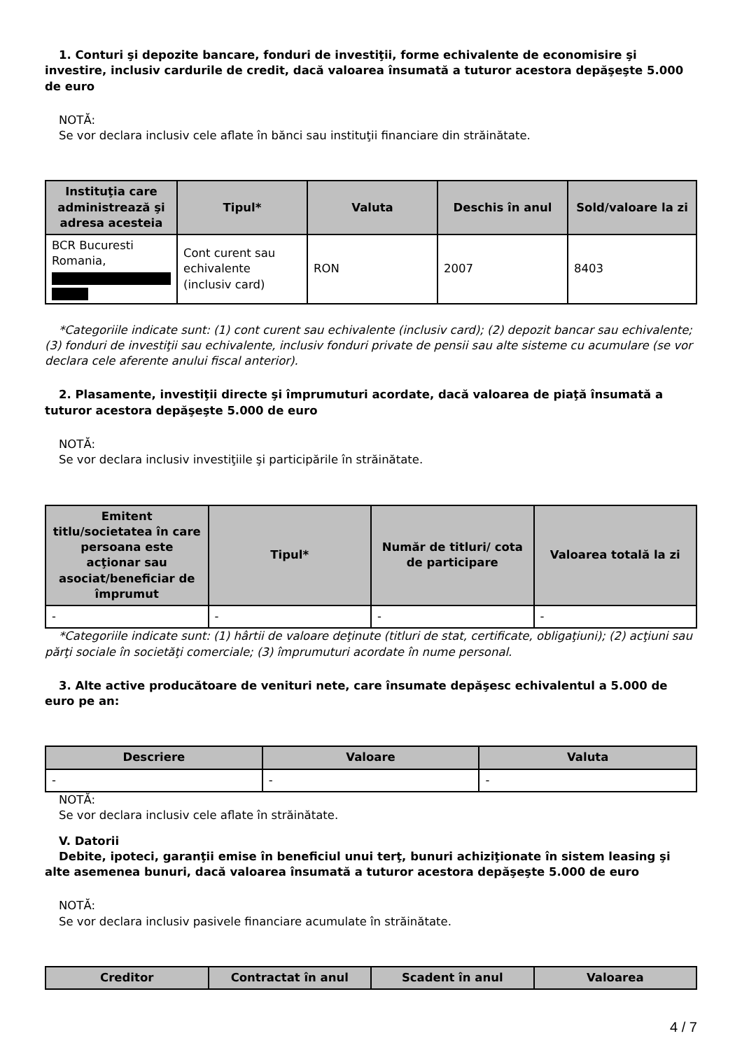1. Conturi şi depozite bancare, fonduri de investiţii, forme echivalente de economisire şi investire, inclusiv cardurile de credit, dacă valoarea însumată a tuturor acestora depăşeşte 5.000 de euro
NOTĂ:
Se vor declara inclusiv cele aflate în bănci sau instituţii financiare din străinătate.
| Instituţia care administrează şi adresa acesteia | Tipul* | Valuta | Deschis în anul | Sold/valoare la zi |
| --- | --- | --- | --- | --- |
| BCR Bucuresti Romania, | Cont curent sau echivalente (inclusiv card) | RON | 2007 | 8403 |
*Categoriile indicate sunt: (1) cont curent sau echivalente (inclusiv card); (2) depozit bancar sau echivalente; (3) fonduri de investiţii sau echivalente, inclusiv fonduri private de pensii sau alte sisteme cu acumulare (se vor declara cele aferente anului fiscal anterior).
2. Plasamente, investiţii directe şi împrumuturi acordate, dacă valoarea de piaţă însumată a tuturor acestora depăşeşte 5.000 de euro
NOTĂ:
Se vor declara inclusiv investiţiile şi participările în străinătate.
| Emitent titlu/societatea în care persoana este acţionar sau asociat/beneficiar de împrumut | Tipul* | Număr de titluri/ cota de participare | Valoarea totală la zi |
| --- | --- | --- | --- |
| - | - | - | - |
*Categoriile indicate sunt: (1) hârtii de valoare deţinute (titluri de stat, certificate, obligaţiuni); (2) acţiuni sau părţi sociale în societăţi comerciale; (3) împrumuturi acordate în nume personal.
3. Alte active producătoare de venituri nete, care însumate depăşesc echivalentul a 5.000 de euro pe an:
| Descriere | Valoare | Valuta |
| --- | --- | --- |
| - | - | - |
NOTĂ:
Se vor declara inclusiv cele aflate în străinătate.
V. Datorii
Debite, ipoteci, garanţii emise în beneficiul unui terţ, bunuri achiziţionate în sistem leasing şi alte asemenea bunuri, dacă valoarea însumată a tuturor acestora depăşeşte 5.000 de euro
NOTĂ:
Se vor declara inclusiv pasivele financiare acumulate în străinătate.
| Creditor | Contractat în anul | Scadent în anul | Valoarea |
| --- | --- | --- | --- |
4 / 7